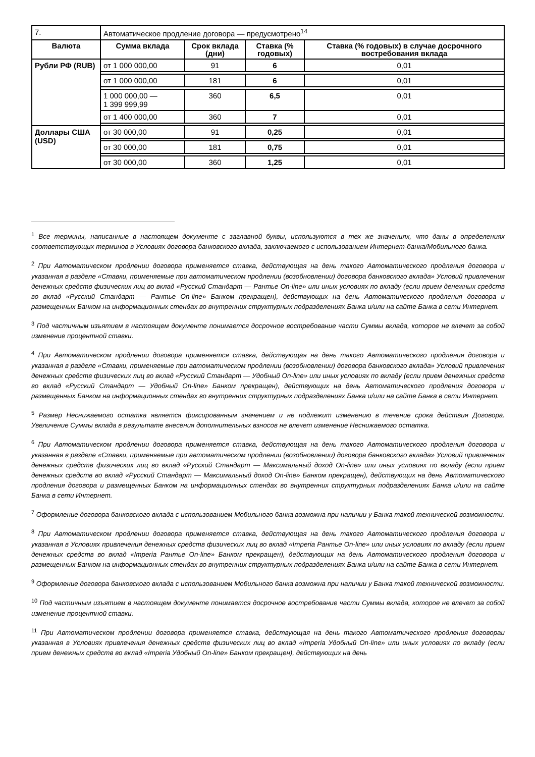| 7. | Автоматическое продление договора — предусмотрено<sup>14</sup> | | | |
| Валюта | Сумма вклада | Срок вклада (дни) | Ставка (% годовых) | Ставка (% годовых) в случае досрочного востребования вклада |
| Рубли РФ (RUB) | от 1 000 000,00 | 91 | 6 | 0,01 |
| | от 1 000 000,00 | 181 | 6 | 0,01 |
| | 1 000 000,00 — 1 399 999,99 | 360 | 6,5 | 0,01 |
| | от 1 400 000,00 | 360 | 7 | 0,01 |
| Доллары США (USD) | от 30 000,00 | 91 | 0,25 | 0,01 |
| | от 30 000,00 | 181 | 0,75 | 0,01 |
| | от 30 000,00 | 360 | 1,25 | 0,01 |
<sup>1</sup> Все термины, написанные в настоящем документе с заглавной буквы, используются в тех же значениях, что даны в определениях соответствующих терминов в Условиях договора банковского вклада, заключаемого с использованием Интернет-банка/Мобильного банка.
<sup>2</sup> При Автоматическом продлении договора применяется ставка, действующая на день такого Автоматического продления договора и указанная в разделе «Ставки, применяемые при автоматическом продлении (возобновлении) договора банковского вклада» Условий привлечения денежных средств физических лиц во вклад «Русский Стандарт — Рантье On-line» или иных условиях по вкладу (если прием денежных средств во вклад «Русский Стандарт — Рантье On-line» Банком прекращен), действующих на день Автоматического продления договора и размещенных Банком на информационных стендах во внутренних структурных подразделениях Банка и/или на сайте Банка в сети Интернет.
<sup>3</sup> Под частичным изъятием в настоящем документе понимается досрочное востребование части Суммы вклада, которое не влечет за собой изменение процентной ставки.
<sup>4</sup> При Автоматическом продлении договора применяется ставка, действующая на день такого Автоматического продления договора и указанная в разделе «Ставки, применяемые при автоматическом продлении (возобновлении) договора банковского вклада» Условий привлечения денежных средств физических лиц во вклад «Русский Стандарт — Удобный On-line» или иных условиях по вкладу (если прием денежных средств во вклад «Русский Стандарт — Удобный On-line» Банком прекращен), действующих на день Автоматического продления договора и размещенных Банком на информационных стендах во внутренних структурных подразделениях Банка и/или на сайте Банка в сети Интернет.
<sup>5</sup> Размер Неснижаемого остатка является фиксированным значением и не подлежит изменению в течение срока действия Договора. Увеличение Суммы вклада в результате внесения дополнительных взносов не влечет изменение Неснижаемого остатка.
<sup>6</sup> При Автоматическом продлении договора применяется ставка, действующая на день такого Автоматического продления договора и указанная в разделе «Ставки, применяемые при автоматическом продлении (возобновлении) договора банковского вклада» Условий привлечения денежных средств физических лиц во вклад «Русский Стандарт — Максимальный доход On-line» или иных условиях по вкладу (если прием денежных средств во вклад «Русский Стандарт — Максимальный доход On-line» Банком прекращен), действующих на день Автоматического продления договора и размещенных Банком на информационных стендах во внутренних структурных подразделениях Банка и/или на сайте Банка в сети Интернет.
<sup>7</sup> Оформление договора банковского вклада с использованием Мобильного банка возможна при наличии у Банка такой технической возможности.
<sup>8</sup> При Автоматическом продлении договора применяется ставка, действующая на день такого Автоматического продления договора и указанная в Условиях привлечения денежных средств физических лиц во вклад «Imperia Рантье On-line» или иных условиях по вкладу (если прием денежных средств во вклад «Imperia Рантье On-line» Банком прекращен), действующих на день Автоматического продления договора и размещенных Банком на информационных стендах во внутренних структурных подразделениях Банка и/или на сайте Банка в сети Интернет.
<sup>9</sup> Оформление договора банковского вклада с использованием Мобильного банка возможна при наличии у Банка такой технической возможности.
<sup>10</sup> Под частичным изъятием в настоящем документе понимается досрочное востребование части Суммы вклада, которое не влечет за собой изменение процентной ставки.
<sup>11</sup> При Автоматическом продлении договора применяется ставка, действующая на день такого Автоматического продления договораи указанная в Условиях привлечения денежных средств физических лиц во вклад «Imperia Удобный On-line» или иных условиях по вкладу (если прием денежных средств во вклад «Imperia Удобный On-line» Банком прекращен), действующих на день